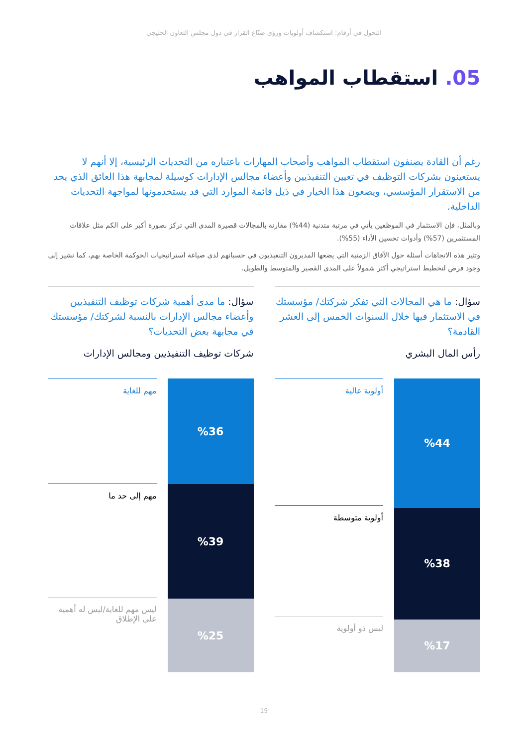التحول في أرقام: استكشاف أولويات ورؤى صنّاع القرار في دول مجلس التعاون الخليجي
05. استقطاب المواهب
رغم أن القادة يصنفون استقطاب المواهب وأصحاب المهارات باعتباره من التحديات الرئيسية، إلا أنهم لا يستعينون بشركات التوظيف في تعيين التنفيذيين وأعضاء مجالس الإدارات كوسيلة لمجابهة هذا العائق الذي يحد من الاستقرار المؤسسي، ويضعون هذا الخيار في ذيل قائمة الموارد التي قد يستخدمونها لمواجهة التحديات الداخلية.
وبالمثل، فإن الاستثمار في الموظفين يأتي في مرتبة متدنية (44%) مقارنة بالمجالات قصيرة المدى التي تركز بصورة أكبر على الكم مثل علاقات المستثمرين (57%) وأدوات تحسين الأداء (55%).
وتثير هذه الاتجاهات أسئلة حول الآفاق الزمنية التي يضعها المديرون التنفيذيون في حسبانهم لدى صياغة استراتيجيات الحوكمة الخاصة بهم، كما تشير إلى وجود فرص لتخطيط استراتيجي أكثر شمولاً على المدى القصير والمتوسط والطويل.
سؤال: ما هي المجالات التي تفكر شركتك/ مؤسستك في الاستثمار فيها خلال السنوات الخمس إلى العشر القادمة؟
رأس المال البشري
%44
%38
%17
أولوية عالية
أولوية متوسطة
ليس ذو أولوية
سؤال: ما مدى أهمية شركات توظيف التنفيذيين وأعضاء مجالس الإدارات بالنسبة لشركتك/ مؤسستك في مجابهة بعض التحديات؟
شركات توظيف التنفيذيين ومجالس الإدارات
%36
%39
%25
مهم للغاية
مهم إلى حد ما
ليس مهم للغاية/ليس له أهمية على الإطلاق
19